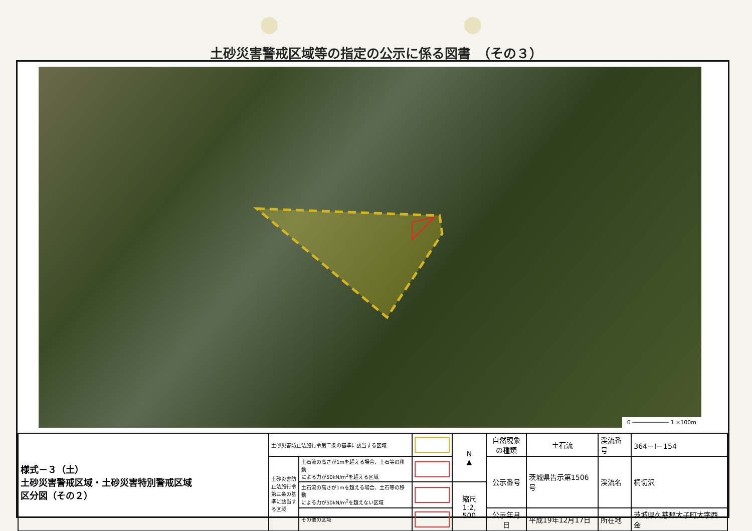土砂災害警戒区域等の指定の公示に係る図書　（その３）
0 ─────────── 1 ×100m
| 様式－３（土） 土砂災害警戒区域・土砂災害特別警戒区域 区分図（その２） | 土砂災害防止法施行令第二条の基準に該当する区域 | | | N ▲ | 自然現象 の種類 | 土石流 | 渓流番号 | 364－Ⅰ－154 |
| | 土砂災害防止法施行令第三条の基準に該当する区域 | 土石流の高さが1mを超える場合、土石等の移動 による力が50kN/m<sup>2</sup>を超える区域 | | | 公示番号 | 茨城県告示第1506号 | 渓流名 | 桐切沢 |
| | | 土石流の高さが1mを超える場合、土石等の移動 による力が50kN/m<sup>2</sup>を超えない区域 | | 縮尺 1:2, 500 | | | | |
| | | その他の区域 | | | 公示年月日 | 平成19年12月17日 | 所在地 | 茨城県久慈郡大子町大字西金 |